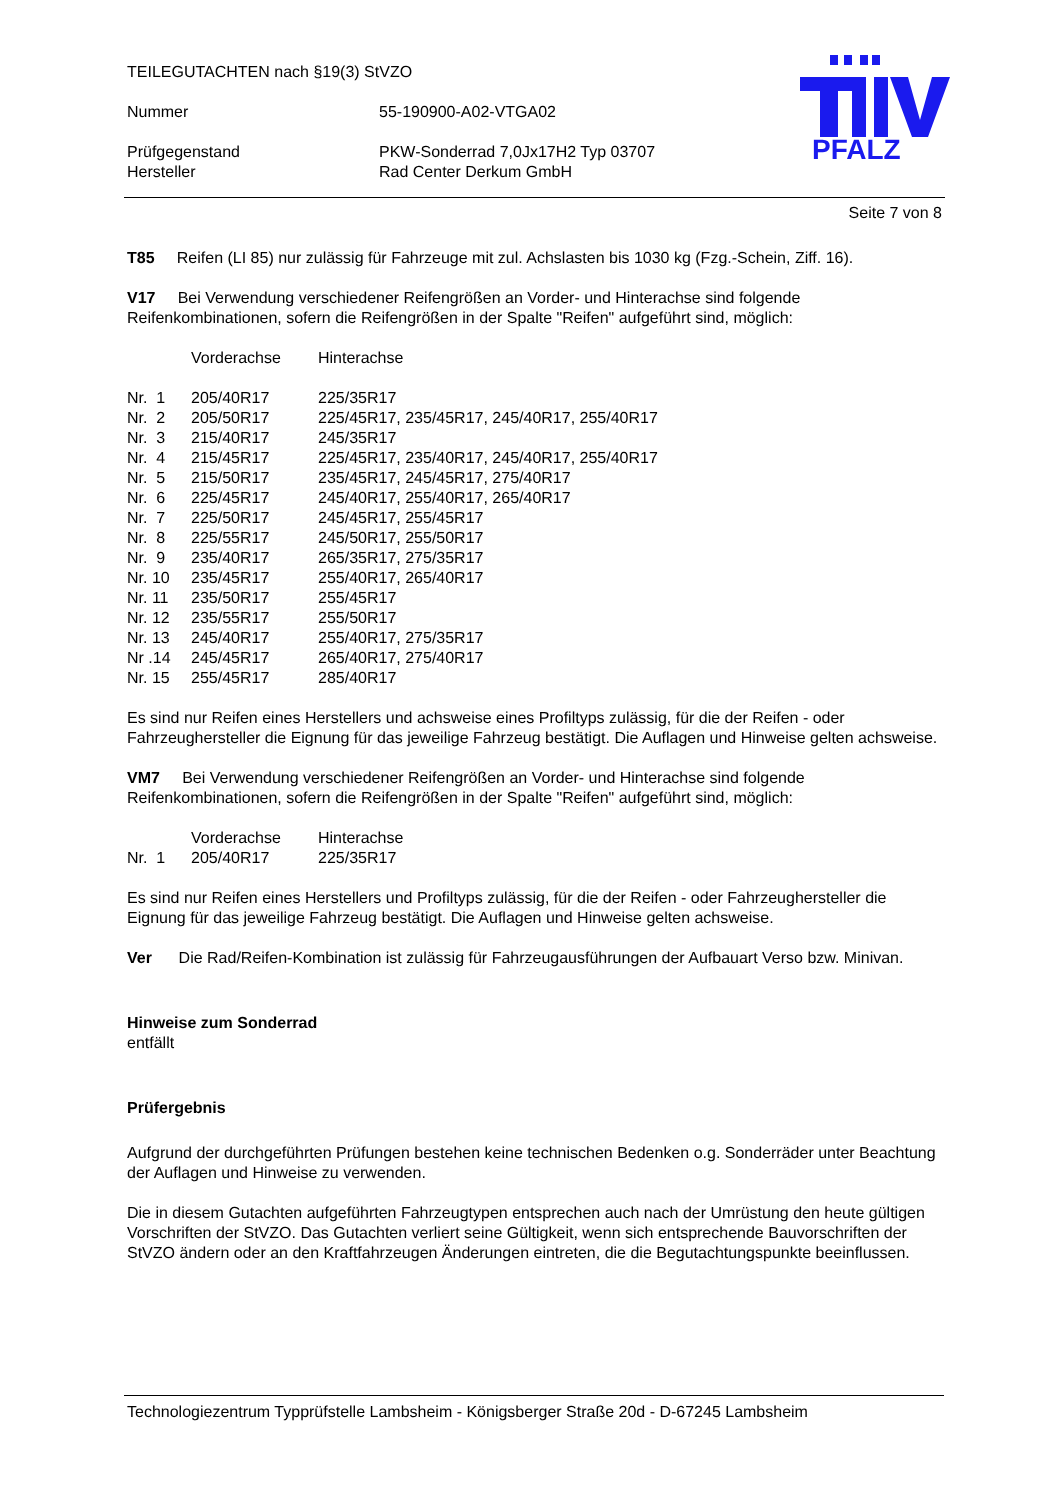PFALZ
TEILEGUTACHTEN nach §19(3) StVZO
| Nummer | 55-190900-A02-VTGA02 |
| Prüfgegenstand | PKW-Sonderrad 7,0Jx17H2 Typ 03707 |
| Hersteller | Rad Center Derkum GmbH |
Seite 7 von 8
T85 Reifen (LI 85) nur zulässig für Fahrzeuge mit zul. Achslasten bis 1030 kg (Fzg.-Schein, Ziff. 16).
V17 Bei Verwendung verschiedener Reifengrößen an Vorder- und Hinterachse sind folgende Reifenkombinationen, sofern die Reifengrößen in der Spalte "Reifen" aufgeführt sind, möglich:
| | Vorderachse | Hinterachse |
| Nr. 1 | 205/40R17 | 225/35R17 |
| Nr. 2 | 205/50R17 | 225/45R17, 235/45R17, 245/40R17, 255/40R17 |
| Nr. 3 | 215/40R17 | 245/35R17 |
| Nr. 4 | 215/45R17 | 225/45R17, 235/40R17, 245/40R17, 255/40R17 |
| Nr. 5 | 215/50R17 | 235/45R17, 245/45R17, 275/40R17 |
| Nr. 6 | 225/45R17 | 245/40R17, 255/40R17, 265/40R17 |
| Nr. 7 | 225/50R17 | 245/45R17, 255/45R17 |
| Nr. 8 | 225/55R17 | 245/50R17, 255/50R17 |
| Nr. 9 | 235/40R17 | 265/35R17, 275/35R17 |
| Nr. 10 | 235/45R17 | 255/40R17, 265/40R17 |
| Nr. 11 | 235/50R17 | 255/45R17 |
| Nr. 12 | 235/55R17 | 255/50R17 |
| Nr. 13 | 245/40R17 | 255/40R17, 275/35R17 |
| Nr .14 | 245/45R17 | 265/40R17, 275/40R17 |
| Nr. 15 | 255/45R17 | 285/40R17 |
Es sind nur Reifen eines Herstellers und achsweise eines Profiltyps zulässig, für die der Reifen - oder Fahrzeughersteller die Eignung für das jeweilige Fahrzeug bestätigt. Die Auflagen und Hinweise gelten achsweise.
VM7 Bei Verwendung verschiedener Reifengrößen an Vorder- und Hinterachse sind folgende Reifenkombinationen, sofern die Reifengrößen in der Spalte "Reifen" aufgeführt sind, möglich:
| | Vorderachse | Hinterachse |
| Nr. 1 | 205/40R17 | 225/35R17 |
Es sind nur Reifen eines Herstellers und Profiltyps zulässig, für die der Reifen - oder Fahrzeughersteller die Eignung für das jeweilige Fahrzeug bestätigt. Die Auflagen und Hinweise gelten achsweise.
Ver Die Rad/Reifen-Kombination ist zulässig für Fahrzeugausführungen der Aufbauart Verso bzw. Minivan.
Hinweise zum Sonderrad
entfällt
Prüfergebnis
Aufgrund der durchgeführten Prüfungen bestehen keine technischen Bedenken o.g. Sonderräder unter Beachtung der Auflagen und Hinweise zu verwenden.
Die in diesem Gutachten aufgeführten Fahrzeugtypen entsprechen auch nach der Umrüstung den heute gültigen Vorschriften der StVZO. Das Gutachten verliert seine Gültigkeit, wenn sich entsprechende Bauvorschriften der StVZO ändern oder an den Kraftfahrzeugen Änderungen eintreten, die die Begutachtungspunkte beeinflussen.
Technologiezentrum Typprüfstelle Lambsheim - Königsberger Straße 20d - D-67245 Lambsheim